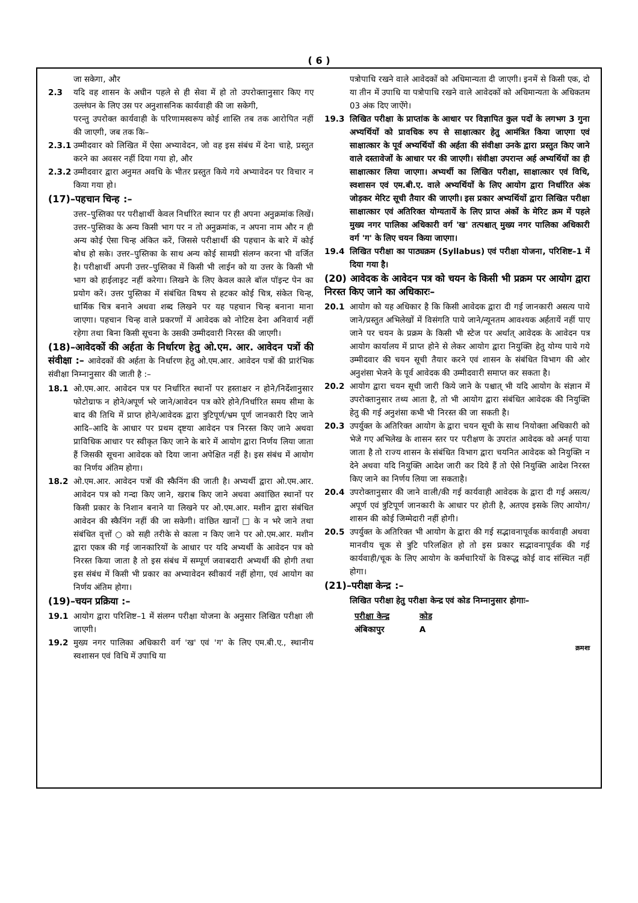( 6 )
जा सकेगा, और
2.3 यदि वह शासन के अधीन पहले से ही सेवा में हो तो उपरोक्तानुसार किए गए उल्लंघन के लिए उस पर अनुशासनिक कार्यवाही की जा सकेगी,
परन्तु उपरोक्त कार्यवाही के परिणामस्वरूप कोई शास्ति तब तक आरोपित नहीं की जाएगी, जब तक कि–
2.3.1 उम्मीदवार को लिखित में ऐसा अभ्यावेदन, जो वह इस संबंध में देना चाहे, प्रस्तुत करने का अवसर नहीं दिया गया हो, और
2.3.2 उम्मीदवार द्वारा अनुमत अवधि के भीतर प्रस्तुत किये गये अभ्यावेदन पर विचार न किया गया हो।
(17)–पहचान चिन्ह :–
उत्तर–पुस्तिका पर परीक्षार्थी केवल निर्धारित स्थान पर ही अपना अनुक्रमांक लिखें। उत्तर–पुस्तिका के अन्य किसी भाग पर न तो अनुक्रमांक, न अपना नाम और न ही अन्य कोई ऐसा चिन्ह अंकित करें, जिससे परीक्षार्थी की पहचान के बारे में कोई बोध हो सके। उत्तर–पुस्तिका के साथ अन्य कोई सामग्री संलग्न करना भी वर्जित है। परीक्षार्थी अपनी उत्तर–पुस्तिका में किसी भी लाईन को या उत्तर के किसी भी भाग को हाईलाइट नहीं करेगा। लिखने के लिए केवल काले बॉल पॉइन्ट पेन का प्रयोग करें। उत्तर पुस्तिका में संबंधित विषय से हटकर कोई चित्र, संकेत चिन्ह, धार्मिक चित्र बनाने अथवा शब्द लिखने पर यह पहचान चिन्ह बनाना माना जाएगा। पहचान चिन्ह वाले प्रकरणों में आवेदक को नोटिस देना अनिवार्य नहीं रहेगा तथा बिना किसी सूचना के उसकी उम्मीदवारी निरस्त की जाएगी।
(18)–आवेदकों की अर्हता के निर्धारण हेतु ओ.एम. आर. आवेदन पत्रों की संवीक्षा :– आवेदकों की अर्हता के निर्धारण हेतु ओ.एम.आर. आवेदन पत्रों की प्रारंभिक संवीक्षा निम्नानुसार की जाती है :–
18.1 ओ.एम.आर. आवेदन पत्र पर निर्धारित स्थानों पर हस्ताक्षर न होने/निर्देशानुसार फोटोग्राफ न होने/अपूर्ण भरे जाने/आवेदन पत्र कोरे होने/निर्धारित समय सीमा के बाद की तिथि में प्राप्त होने/आवेदक द्वारा त्रुटिपूर्ण/भ्रम पूर्ण जानकारी दिए जाने आदि–आदि के आधार पर प्रथम दृष्टया आवेदन पत्र निरस्त किए जाने अथवा प्राविधिक आधार पर स्वीकृत किए जाने के बारे में आयोग द्वारा निर्णय लिया जाता हैं जिसकी सूचना आवेदक को दिया जाना अपेक्षित नहीं है। इस संबंध में आयोग का निर्णय अंतिम होगा।
18.2 ओ.एम.आर. आवेदन पत्रों की स्कैनिंग की जाती है। अभ्यर्थी द्वारा ओ.एम.आर. आवेदन पत्र को गन्दा किए जाने, खराब किए जाने अथवा अवांछित स्थानों पर किसी प्रकार के निशान बनाने या लिखने पर ओ.एम.आर. मशीन द्वारा संबंधित आवेदन की स्कैनिंग नहीं की जा सकेगी। वांछित खानों □ के न भरे जाने तथा संबंधित वृत्तों ○ को सही तरीके से काला न किए जाने पर ओ.एम.आर. मशीन द्वारा एकत्र की गई जानकारियों के आधार पर यदि अभ्यर्थी के आवेदन पत्र को निरस्त किया जाता है तो इस संबंध में सम्पूर्ण जवाबदारी अभ्यर्थी की होगी तथा इस संबंध में किसी भी प्रकार का अभ्यावेदन स्वीकार्य नहीं होगा, एवं आयोग का निर्णय अंतिम होगा।
(19)–चयन प्रक्रिया :–
19.1 आयोग द्वारा परिशिष्ट–1 में संलग्न परीक्षा योजना के अनुसार लिखित परीक्षा ली जाएगी।
19.2 मुख्य नगर पालिका अधिकारी वर्ग 'ख' एवं 'ग' के लिए एम.बी.ए., स्थानीय स्वशासन एवं विधि में उपाधि या
पत्रोपाधि रखने वाले आवेदकों को अधिमान्यता दी जाएगी। इनमें से किसी एक, दो या तीन में उपाधि या पत्रोपाधि रखने वाले आवेदकों को अधिमान्यता के अधिकतम 03 अंक दिए जाऐंगे।
19.3 लिखित परीक्षा के प्राप्तांक के आधार पर विज्ञापित कुल पदों के लगभग 3 गुना अभ्यर्थियों को प्रावधिक रुप से साक्षात्कार हेतु आमंत्रित किया जाएगा एवं साक्षात्कार के पूर्व अभ्यर्थियों की अर्हता की संवीक्षा उनके द्वारा प्रस्तुत किए जाने वाले दस्तावेजों के आधार पर की जाएगी। संवीक्षा उपरान्त अर्ह अभ्यर्थियों का ही साक्षात्कार लिया जाएगा। अभ्यर्थी का लिखित परीक्षा, साक्षात्कार एवं विधि, स्वशासन एवं एम.बी.ए. वाले अभ्यर्थियों के लिए आयोग द्वारा निर्धारित अंक जोड़कर मेरिट सूची तैयार की जाएगी। इस प्रकार अभ्यर्थियों द्वारा लिखित परीक्षा साक्षात्कार एवं अतिरिक्त योग्यतायें के लिए प्राप्त अंकों के मेरिट क्रम में पहले मुख्य नगर पालिका अधिकारी वर्ग 'ख' तत्पश्चात् मुख्य नगर पालिका अधिकारी वर्ग 'ग' के लिए चयन किया जाएगा।
19.4 लिखित परीक्षा का पाठ्यक्रम (Syllabus) एवं परीक्षा योजना, परिशिष्ट–1 में दिया गया है।
(20) आवेदक के आवेदन पत्र को चयन के किसी भी प्रक्रम पर आयोग द्वारा निरस्त किए जाने का अधिकारः–
20.1 आयोग को यह अधिकार है कि किसी आवेदक द्वारा दी गई जानकारी असत्य पाये जाने/प्रस्तुत अभिलेखों में विसंगति पाये जाने/न्यूनतम आवश्यक अर्हतायें नहीं पाए जाने पर चयन के प्रक्रम के किसी भी स्टेज पर अर्थात् आवेदक के आवेदन पत्र आयोग कार्यालय में प्राप्त होने से लेकर आयोग द्वारा नियुक्ति हेतु योग्य पाये गये उम्मीदवार की चयन सूची तैयार करने एवं शासन के संबंधित विभाग की ओर अनुशंसा भेजने के पूर्व आवेदक की उम्मीदवारी समाप्त कर सकता है।
20.2 आयोग द्वारा चयन सूची जारी किये जाने के पश्चात् भी यदि आयोग के संज्ञान में उपरोक्तानुसार तथ्य आता है, तो भी आयोग द्वारा संबंधित आवेदक की नियुक्ति हेतु की गई अनुशंसा कभी भी निरस्त की जा सकती है।
20.3 उपर्युक्त के अतिरिक्त आयोग के द्वारा चयन सूची के साथ नियोक्ता अधिकारी को भेजे गए अभिलेख के शासन स्तर पर परीक्षण के उपरांत आवेदक को अनर्ह पाया जाता है तो राज्य शासन के संबंधित विभाग द्वारा चयनित आवेदक को नियुक्ति न देने अथवा यदि नियुक्ति आदेश जारी कर दिये हैं तो ऐसे नियुक्ति आदेश निरस्त किए जाने का निर्णय लिया जा सकताहै।
20.4 उपरोक्तानुसार की जाने वाली/की गई कार्यवाही आवेदक के द्वारा दी गई असत्य/अपूर्ण एवं त्रुटिपूर्ण जानकारी के आधार पर होती है, अतएव इसके लिए आयोग/शासन की कोई जिम्मेदारी नहीं होगी।
20.5 उपर्युक्त के अतिरिक्त भी आयोग के द्वारा की गई सद्भावनापूर्वक कार्यवाही अथवा मानवीय चूक से त्रुटि परिलक्षित हो तो इस प्रकार सद्भावनापूर्वक की गई कार्यवाही/चूक के लिए आयोग के कर्मचारियों के विरूद्ध कोई वाद संस्थित नहीं होगा।
(21)–परीक्षा केन्द्र :–
लिखित परीक्षा हेतु परीक्षा केन्द्र एवं कोड निम्नानुसार होगाः–
| परीक्षा केन्द्र | कोड |
| --- | --- |
| अंबिकापुर | A |
क्रमशः